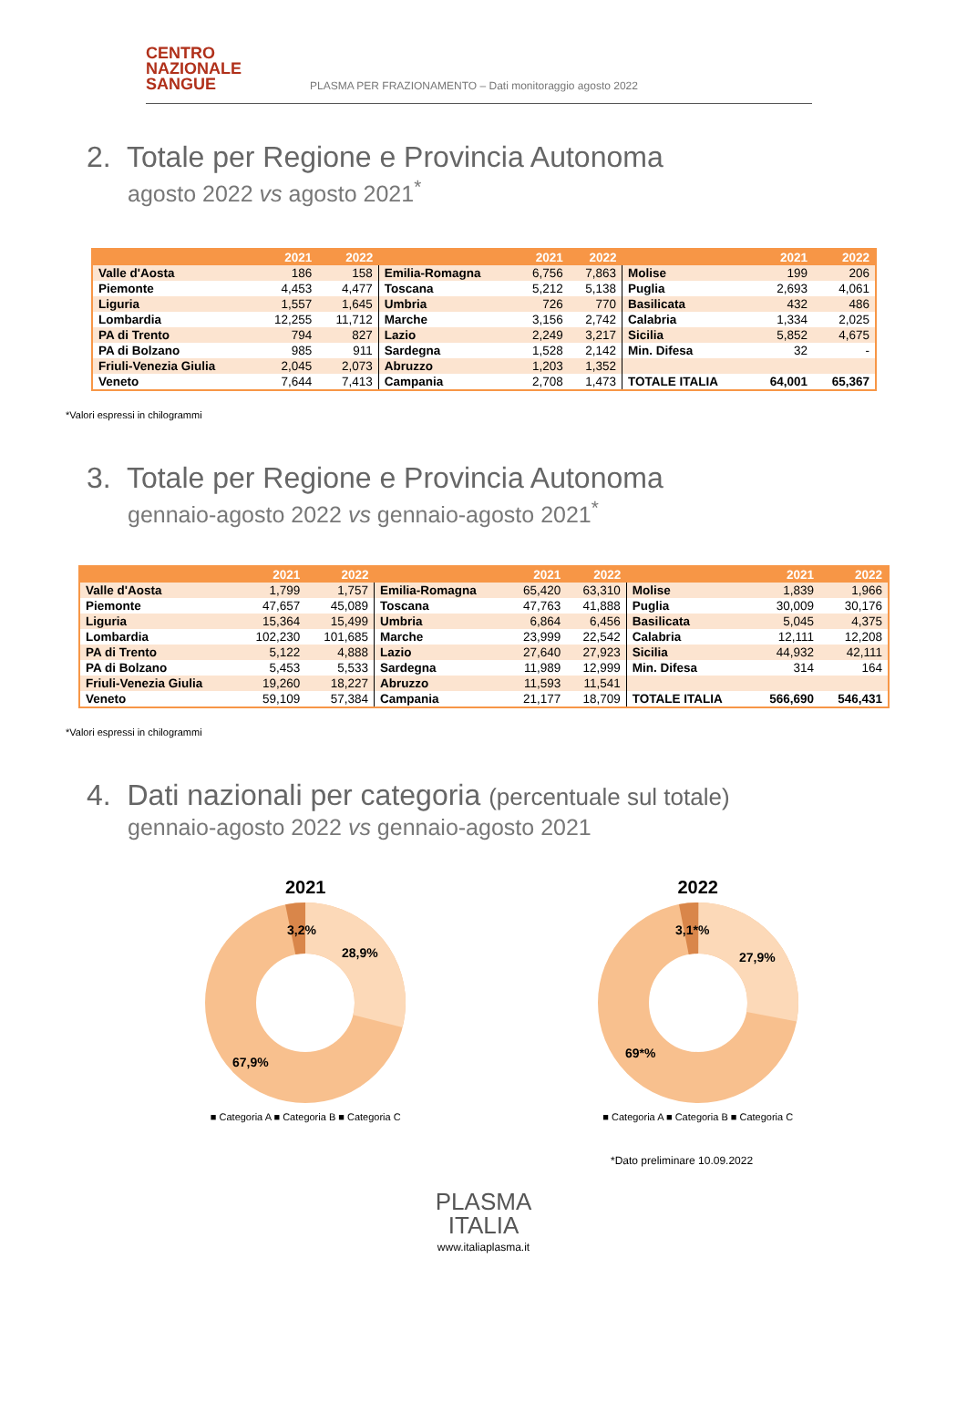CENTRO
NAZIONALE
SANGUE
PLASMA PER FRAZIONAMENTO – Dati monitoraggio agosto 2022
2. Totale per Regione e Provincia Autonoma
agosto 2022 vs agosto 2021<sup>*</sup>
| | 2021 | 2022 | | 2021 | 2022 | | 2021 | 2022 |
| --- | --- | --- | --- | --- | --- | --- | --- | --- |
| Valle d'Aosta | 186 | 158 | Emilia-Romagna | 6,756 | 7,863 | Molise | 199 | 206 |
| Piemonte | 4,453 | 4,477 | Toscana | 5,212 | 5,138 | Puglia | 2,693 | 4,061 |
| Liguria | 1,557 | 1,645 | Umbria | 726 | 770 | Basilicata | 432 | 486 |
| Lombardia | 12,255 | 11,712 | Marche | 3,156 | 2,742 | Calabria | 1,334 | 2,025 |
| PA di Trento | 794 | 827 | Lazio | 2,249 | 3,217 | Sicilia | 5,852 | 4,675 |
| PA di Bolzano | 985 | 911 | Sardegna | 1,528 | 2,142 | Min. Difesa | 32 | - |
| Friuli-Venezia Giulia | 2,045 | 2,073 | Abruzzo | 1,203 | 1,352 | | | |
| Veneto | 7,644 | 7,413 | Campania | 2,708 | 1,473 | TOTALE ITALIA | 64,001 | 65,367 |
*Valori espressi in chilogrammi
3. Totale per Regione e Provincia Autonoma
gennaio-agosto 2022 vs gennaio-agosto 2021<sup>*</sup>
| | 2021 | 2022 | | 2021 | 2022 | | 2021 | 2022 |
| --- | --- | --- | --- | --- | --- | --- | --- | --- |
| Valle d'Aosta | 1,799 | 1,757 | Emilia-Romagna | 65,420 | 63,310 | Molise | 1,839 | 1,966 |
| Piemonte | 47,657 | 45,089 | Toscana | 47,763 | 41,888 | Puglia | 30,009 | 30,176 |
| Liguria | 15,364 | 15,499 | Umbria | 6,864 | 6,456 | Basilicata | 5,045 | 4,375 |
| Lombardia | 102,230 | 101,685 | Marche | 23,999 | 22,542 | Calabria | 12,111 | 12,208 |
| PA di Trento | 5,122 | 4,888 | Lazio | 27,640 | 27,923 | Sicilia | 44,932 | 42,111 |
| PA di Bolzano | 5,453 | 5,533 | Sardegna | 11,989 | 12,999 | Min. Difesa | 314 | 164 |
| Friuli-Venezia Giulia | 19,260 | 18,227 | Abruzzo | 11,593 | 11,541 | | | |
| Veneto | 59,109 | 57,384 | Campania | 21,177 | 18,709 | TOTALE ITALIA | 566,690 | 546,431 |
*Valori espressi in chilogrammi
4. Dati nazionali per categoria (percentuale sul totale)
gennaio-agosto 2022 vs gennaio-agosto 2021
2021
3,2%
28,9%
67,9%
■ Categoria A ■ Categoria B ■ Categoria C
2022
3,1*%
27,9%
69*%
■ Categoria A ■ Categoria B ■ Categoria C
*Dato preliminare 10.09.2022
PLASMA
ITALIA
www.italiaplasma.it